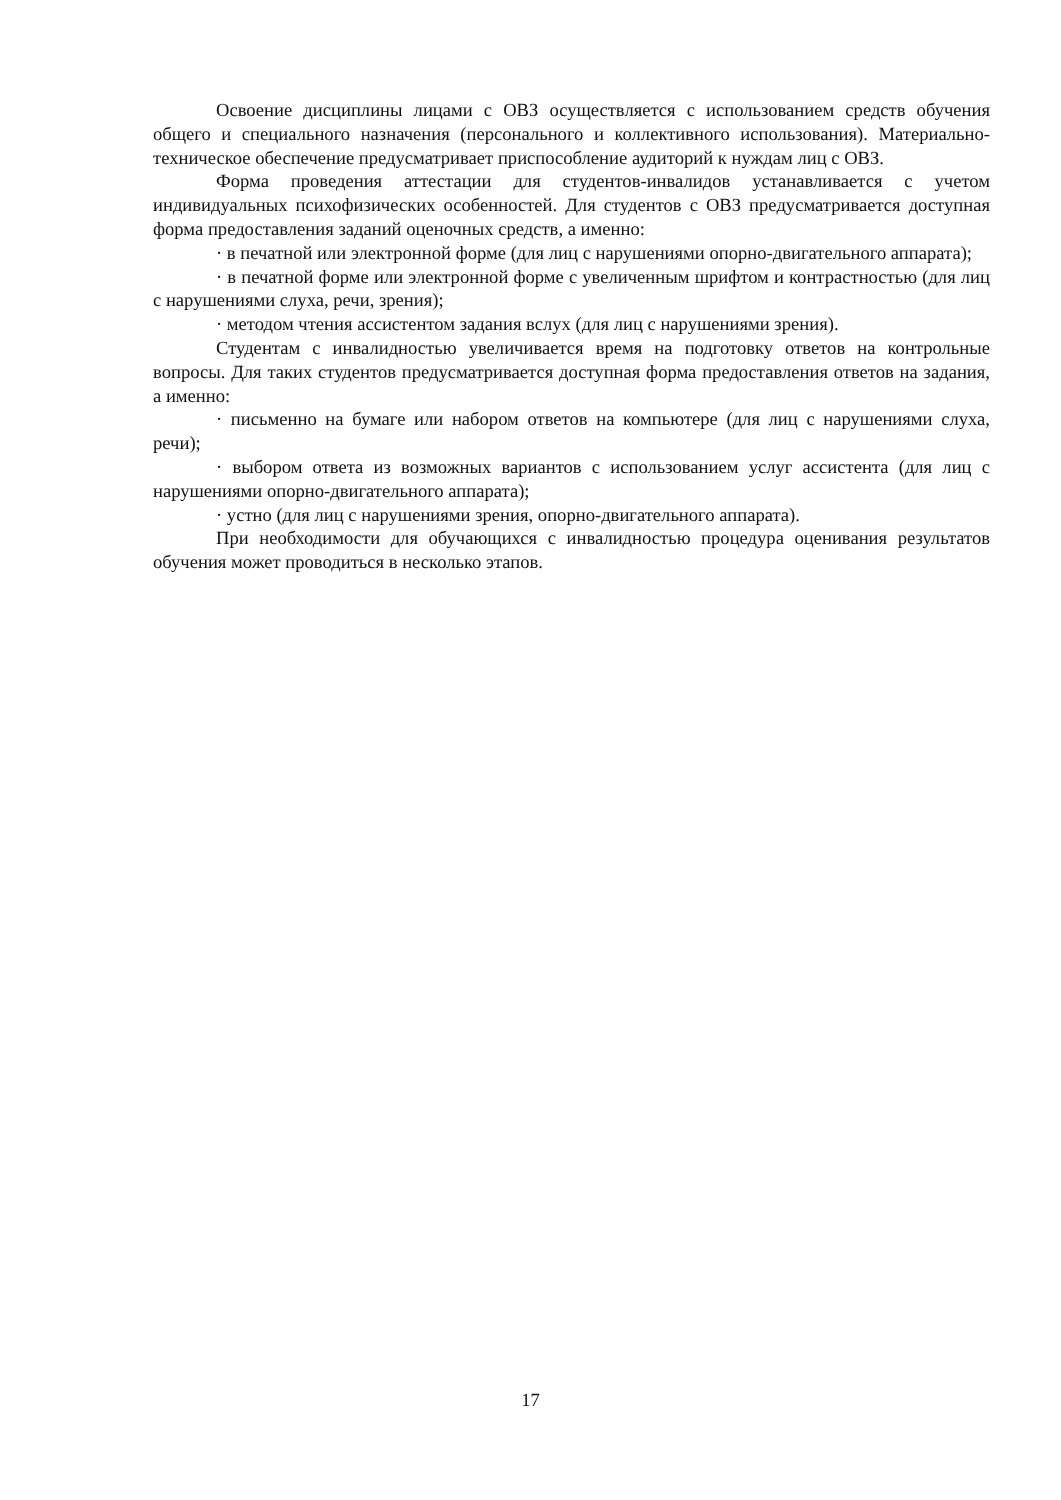Освоение дисциплины лицами с ОВЗ осуществляется с использованием средств обучения общего и специального назначения (персонального и коллективного использования). Материально-техническое обеспечение предусматривает приспособление аудиторий к нуждам лиц с ОВЗ.
Форма проведения аттестации для студентов-инвалидов устанавливается с учетом индивидуальных психофизических особенностей. Для студентов с ОВЗ предусматривается доступная форма предоставления заданий оценочных средств, а именно:
· в печатной или электронной форме (для лиц с нарушениями опорно-двигательного аппарата);
· в печатной форме или электронной форме с увеличенным шрифтом и контрастностью (для лиц с нарушениями слуха, речи, зрения);
· методом чтения ассистентом задания вслух (для лиц с нарушениями зрения).
Студентам с инвалидностью увеличивается время на подготовку ответов на контрольные вопросы. Для таких студентов предусматривается доступная форма предоставления ответов на задания, а именно:
· письменно на бумаге или набором ответов на компьютере (для лиц с нарушениями слуха, речи);
· выбором ответа из возможных вариантов с использованием услуг ассистента (для лиц с нарушениями опорно-двигательного аппарата);
· устно (для лиц с нарушениями зрения, опорно-двигательного аппарата).
При необходимости для обучающихся с инвалидностью процедура оценивания результатов обучения может проводиться в несколько этапов.
17